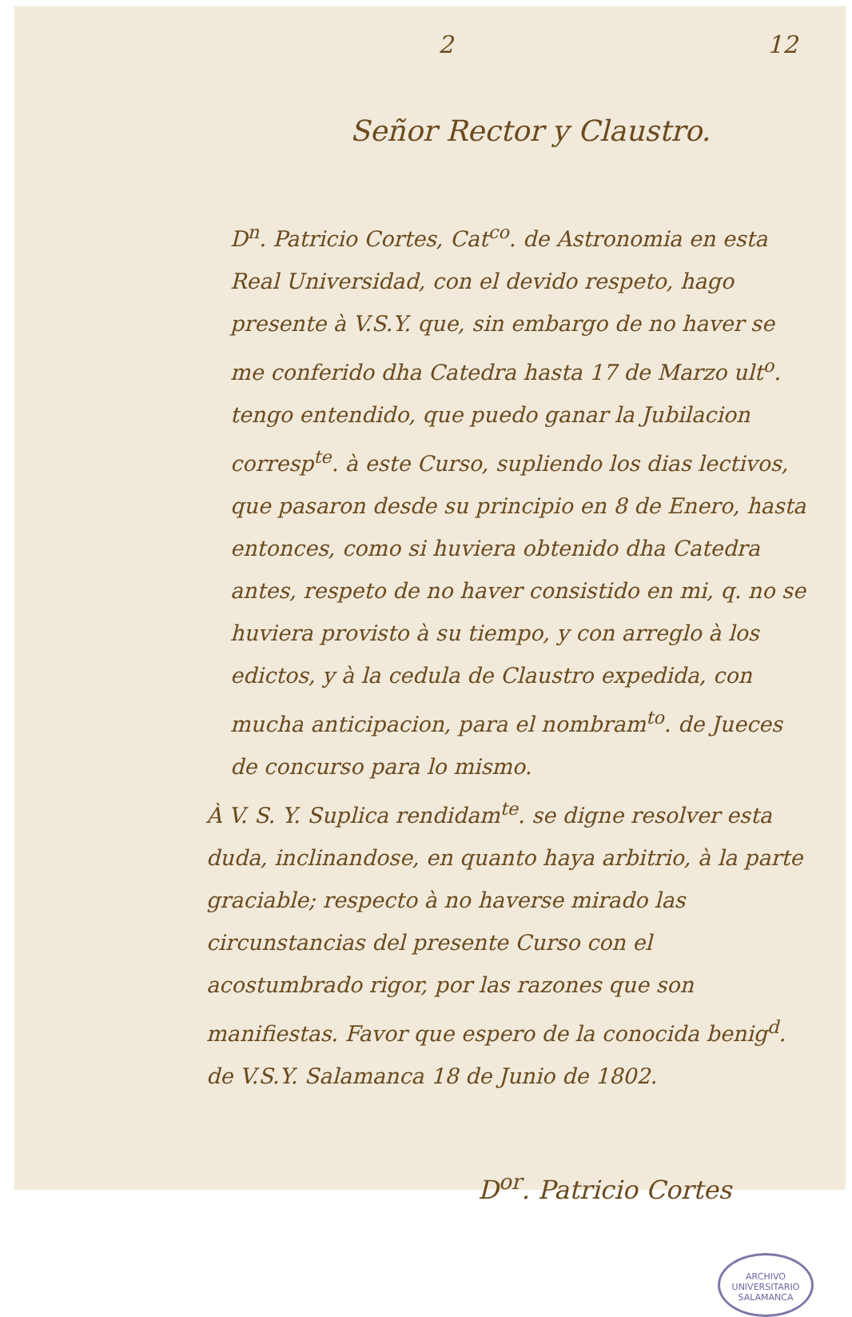2 12
Señor Rector y Claustro.
D<sup>n</sup>. Patricio Cortes, Cat<sup>co</sup>. de Astronomia en esta Real Universidad, con el devido respeto, hago presente à V.S.Y. que, sin embargo de no haver se me conferido dha Catedra hasta 17 de Marzo ult<sup>o</sup>. tengo entendido, que puedo ganar la Jubilacion corresp<sup>te</sup>. à este Curso, supliendo los dias lectivos, que pasaron desde su principio en 8 de Enero, hasta entonces, como si huviera obtenido dha Catedra antes, respeto de no haver consistido en mi, q. no se huviera provisto à su tiempo, y con arreglo à los edictos, y à la cedula de Claustro expedida, con mucha anticipacion, para el nombram<sup>to</sup>. de Jueces de concurso para lo mismo.
À V. S. Y. Suplica rendidam<sup>te</sup>. se digne resolver esta duda, inclinandose, en quanto haya arbitrio, à la parte graciable; respecto à no haverse mirado las circunstancias del presente Curso con el acostumbrado rigor, por las razones que son manifiestas. Favor que espero de la conocida benig<sup>d</sup>. de V.S.Y. Salamanca 18 de Junio de 1802.
D<sup>or</sup>. Patricio Cortes
ARCHIVO UNIVERSITARIO
SALAMANCA